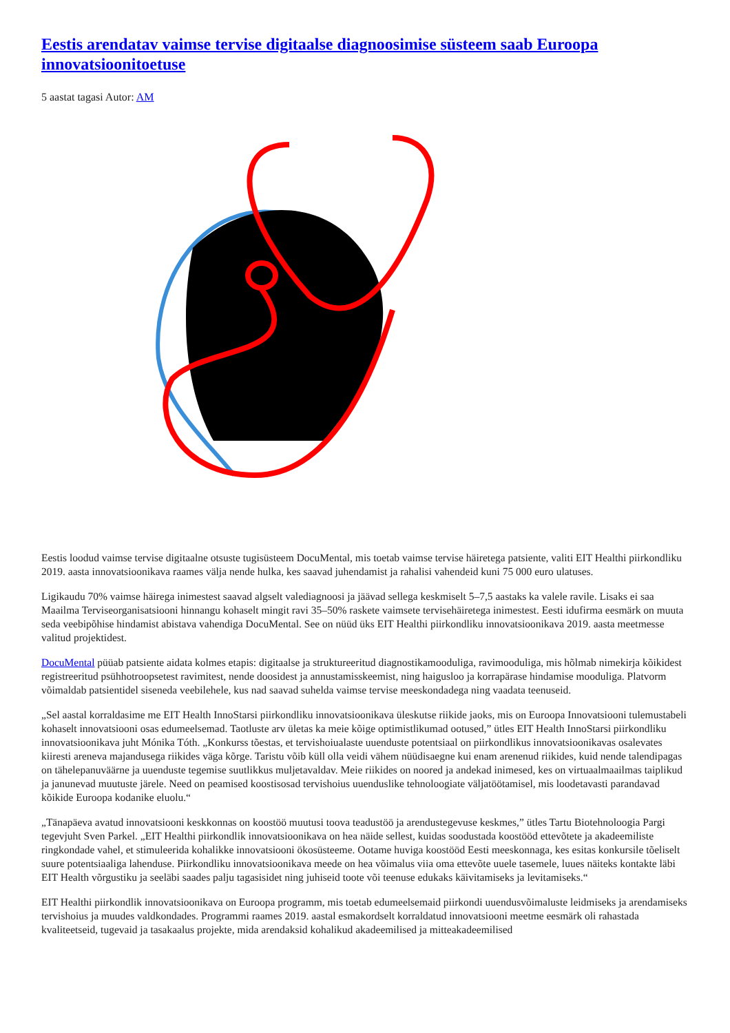Eestis arendatav vaimse tervise digitaalse diagnoosimise süsteem saab Euroopa innovatsioonitoetuse
5 aastat tagasi Autor: AM
Eestis loodud vaimse tervise digitaalne otsuste tugisüsteem DocuMental, mis toetab vaimse tervise häiretega patsiente, valiti EIT Healthi piirkondliku 2019. aasta innovatsioonikava raames välja nende hulka, kes saavad juhendamist ja rahalisi vahendeid kuni 75 000 euro ulatuses.
Ligikaudu 70% vaimse häirega inimestest saavad algselt valediagnoosi ja jäävad sellega keskmiselt 5–7,5 aastaks ka valele ravile. Lisaks ei saa Maailma Terviseorganisatsiooni hinnangu kohaselt mingit ravi 35–50% raskete vaimsete tervisehäiretega inimestest. Eesti idufirma eesmärk on muuta seda veebipõhise hindamist abistava vahendiga DocuMental. See on nüüd üks EIT Healthi piirkondliku innovatsioonikava 2019. aasta meetmesse valitud projektidest.
DocuMental püüab patsiente aidata kolmes etapis: digitaalse ja struktureeritud diagnostikamooduliga, ravimooduliga, mis hõlmab nimekirja kõikidest registreeritud psühhotroopsetest ravimitest, nende doosidest ja annustamisskeemist, ning haigusloo ja korrapärase hindamise mooduliga. Platvorm võimaldab patsientidel siseneda veebilehele, kus nad saavad suhelda vaimse tervise meeskondadega ning vaadata teenuseid.
„Sel aastal korraldasime me EIT Health InnoStarsi piirkondliku innovatsioonikava üleskutse riikide jaoks, mis on Euroopa Innovatsiooni tulemustabeli kohaselt innovatsiooni osas edumeelsemad. Taotluste arv ületas ka meie kõige optimistlikumad ootused,” ütles EIT Health InnoStarsi piirkondliku innovatsioonikava juht Mónika Tóth. „Konkurss tõestas, et tervishoiualaste uuenduste potentsiaal on piirkondlikus innovatsioonikavas osalevates kiiresti areneva majandusega riikides väga kõrge. Taristu võib küll olla veidi vähem nüüdisaegne kui enam arenenud riikides, kuid nende talendipagas on tähelepanuväärne ja uuenduste tegemise suutlikkus muljetavaldav. Meie riikides on noored ja andekad inimesed, kes on virtuaalmaailmas taiplikud ja janunevad muutuste järele. Need on peamised koostisosad tervishoius uuenduslike tehnoloogiate väljatöötamisel, mis loodetavasti parandavad kõikide Euroopa kodanike eluolu.“
„Tänapäeva avatud innovatsiooni keskkonnas on koostöö muutusi toova teadustöö ja arendustegevuse keskmes,” ütles Tartu Biotehnoloogia Pargi tegevjuht Sven Parkel. „EIT Healthi piirkondlik innovatsioonikava on hea näide sellest, kuidas soodustada koostööd ettevõtete ja akadeemiliste ringkondade vahel, et stimuleerida kohalikke innovatsiooni ökosüsteeme. Ootame huviga koostööd Eesti meeskonnaga, kes esitas konkursile tõeliselt suure potentsiaaliga lahenduse. Piirkondliku innovatsioonikava meede on hea võimalus viia oma ettevõte uuele tasemele, luues näiteks kontakte läbi EIT Health võrgustiku ja seeläbi saades palju tagasisidet ning juhiseid toote või teenuse edukaks käivitamiseks ja levitamiseks.“
EIT Healthi piirkondlik innovatsioonikava on Euroopa programm, mis toetab edumeelsemaid piirkondi uuendusvõimaluste leidmiseks ja arendamiseks tervishoius ja muudes valdkondades. Programmi raames 2019. aastal esmakordselt korraldatud innovatsiooni meetme eesmärk oli rahastada kvaliteetseid, tugevaid ja tasakaalus projekte, mida arendaksid kohalikud akadeemilised ja mitteakadeemilised